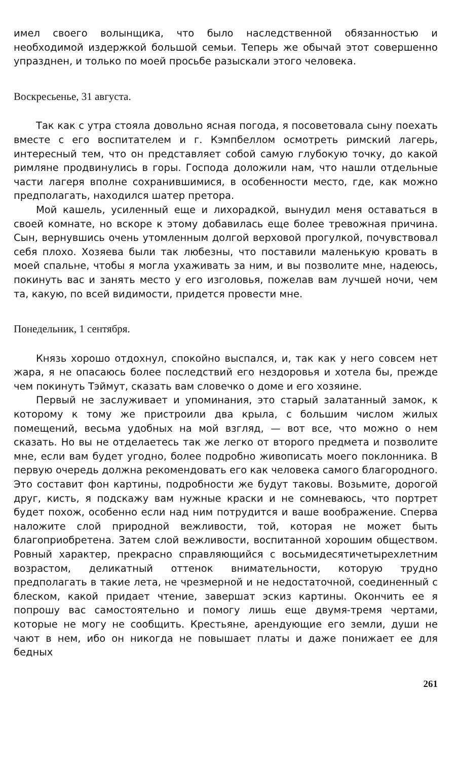имел своего волынщика, что было наследственной обязанностью и необходимой издержкой большой семьи. Теперь же обычай этот совершенно упразднен, и только по моей просьбе разыскали этого человека.
Воскресьенье, 31 августа.
Так как с утра стояла довольно ясная погода, я посоветовала сыну поехать вместе с его воспитателем и г. Кэмпбеллом осмотреть римский лагерь, интересный тем, что он представляет собой самую глубокую точку, до какой римляне продвинулись в горы. Господа доложили нам, что нашли отдельные части лагеря вполне сохранившимися, в особенности место, где, как можно предполагать, находился шатер претора.
Мой кашель, усиленный еще и лихорадкой, вынудил меня оставаться в своей комнате, но вскоре к этому добавилась еще более тревожная причина. Сын, вернувшись очень утомленным долгой верховой прогулкой, почувствовал себя плохо. Хозяева были так любезны, что поставили маленькую кровать в моей спальне, чтобы я могла ухаживать за ним, и вы позволите мне, надеюсь, покинуть вас и занять место у его изголовья, пожелав вам лучшей ночи, чем та, какую, по всей видимости, придется провести мне.
Понедельник, 1 сентября.
Князь хорошо отдохнул, спокойно выспался, и, так как у него совсем нет жара, я не опасаюсь более последствий его нездоровья и хотела бы, прежде чем покинуть Тэймут, сказать вам словечко о доме и его хозяине.
Первый не заслуживает и упоминания, это старый залатанный замок, к которому к тому же пристроили два крыла, с большим числом жилых помещений, весьма удобных на мой взгляд, — вот все, что можно о нем сказать. Но вы не отделаетесь так же легко от второго предмета и позволите мне, если вам будет угодно, более подробно живописать моего поклонника. В первую очередь должна рекомендовать его как человека самого благородного. Это составит фон картины, подробности же будут таковы. Возьмите, дорогой друг, кисть, я подскажу вам нужные краски и не сомневаюсь, что портрет будет похож, особенно если над ним потрудится и ваше воображение. Сперва наложите слой природной вежливости, той, которая не может быть благоприобретена. Затем слой вежливости, воспитанной хорошим обществом. Ровный характер, прекрасно справляющийся с восьмидесятичетырехлетним возрастом, деликатный оттенок внимательности, которую трудно предполагать в такие лета, не чрезмерной и не недостаточной, соединенный с блеском, какой придает чтение, завершат эскиз картины. Окончить ее я попрошу вас самостоятельно и помогу лишь еще двумя-тремя чертами, которые не могу не сообщить. Крестьяне, арендующие его земли, души не чают в нем, ибо он никогда не повышает платы и даже понижает ее для бедных
261